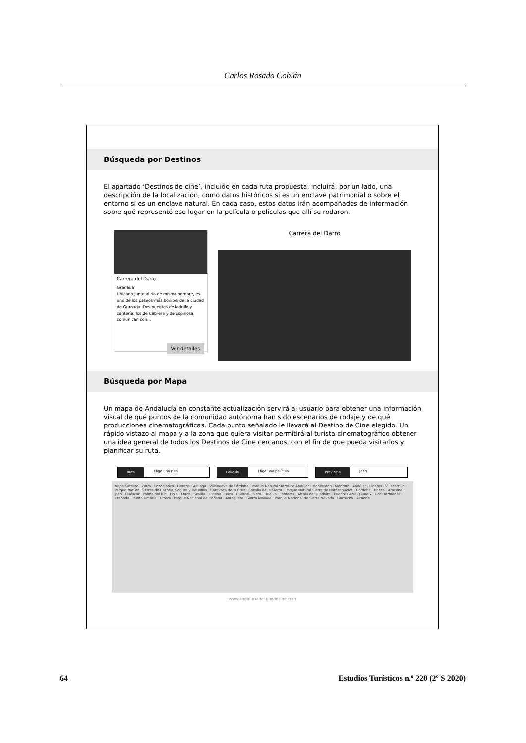Carlos Rosado Cobián
Búsqueda por Destinos
El apartado ‘Destinos de cine’, incluido en cada ruta propuesta, incluirá, por un lado, una descripción de la localización, como datos históricos si es un enclave patrimonial o sobre el entorno si es un enclave natural. En cada caso, estos datos irán acompañados de información sobre qué representó ese lugar en la película o películas que allí se rodaron.
Carrera del Darro
Granada
Ubicado junto al río de mismo nombre, es uno de los paseos más bonitos de la ciudad de Granada. Dos puentes de ladrillo y cantería, los de Cabrera y de Espinosa, comunican con...
Ver detalles
Carrera del Darro
Búsqueda por Mapa
Un mapa de Andalucía en constante actualización servirá al usuario para obtener una información visual de qué puntos de la comunidad autónoma han sido escenarios de rodaje y de qué producciones cinematográficas. Cada punto señalado le llevará al Destino de Cine elegido. Un rápido vistazo al mapa y a la zona que quiera visitar permitirá al turista cinematográfico obtener una idea general de todos los Destinos de Cine cercanos, con el fin de que pueda visitarlos y planificar su ruta.
Ruta Elige una ruta Película Elige una película Provincia Jaén
Mapa Satélite · Zafra · Pozoblanco · Llerena · Azuaga · Villanueva de Córdoba · Parque Natural Sierra de Andújar · Monesterio · Montoro · Andújar · Linares · Villacarrillo · Parque Natural Sierras de Cazorla, Segura y las Villas · Caravaca de la Cruz · Cazalla de la Sierra · Parque Natural Sierra de Hornachuelos · Córdoba · Baeza · Aracena · Jaén · Huéscar · Palma del Río · Écija · Lorca · Sevilla · Lucena · Baza · Huércal-Overa · Huelva · Tomares · Alcalá de Guadaíra · Puente Genil · Guadix · Dos Hermanas · Granada · Punta Umbría · Utrera · Parque Nacional de Doñana · Antequera · Sierra Nevada · Parque Nacional de Sierra Nevada · Garrucha · Almería
www.andaluciadestinodecine.com
64 Estudios Turísticos n.º 220 (2º S 2020)